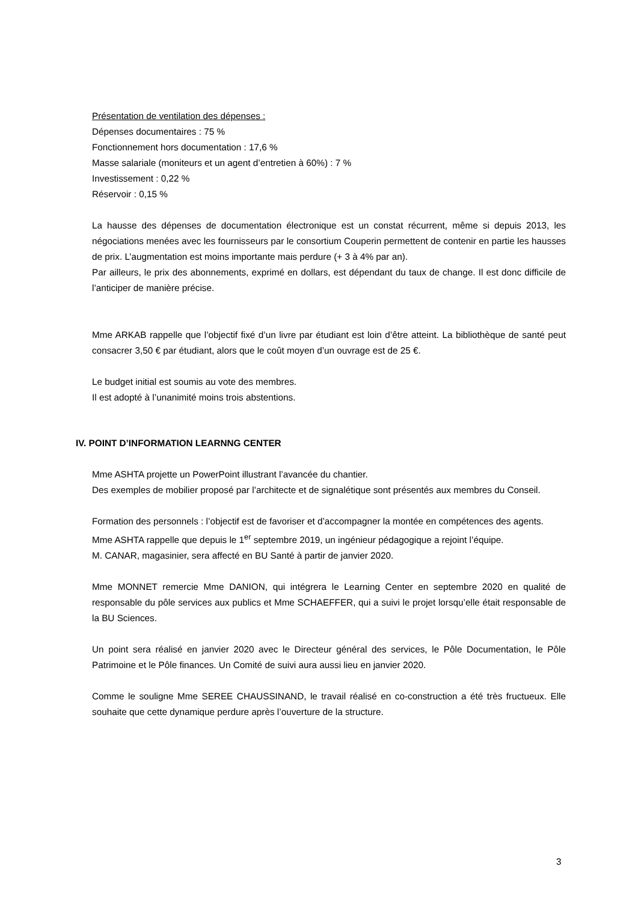Présentation de ventilation des dépenses :
Dépenses documentaires : 75 %
Fonctionnement hors documentation : 17,6 %
Masse salariale (moniteurs et un agent d’entretien à 60%) : 7 %
Investissement : 0,22 %
Réservoir : 0,15 %
La hausse des dépenses de documentation électronique est un constat récurrent, même si depuis 2013, les négociations menées avec les fournisseurs par le consortium Couperin permettent de contenir en partie les hausses de prix. L’augmentation est moins importante mais perdure (+ 3 à 4% par an).
Par ailleurs, le prix des abonnements, exprimé en dollars, est dépendant du taux de change. Il est donc difficile de l’anticiper de manière précise.
Mme ARKAB rappelle que l’objectif fixé d’un livre par étudiant est loin d’être atteint. La bibliothèque de santé peut consacrer 3,50 € par étudiant, alors que le coût moyen d’un ouvrage est de 25 €.
Le budget initial est soumis au vote des membres.
Il est adopté à l’unanimité moins trois abstentions.
IV. POINT D’INFORMATION LEARNNG CENTER
Mme ASHTA projette un PowerPoint illustrant l’avancée du chantier.
Des exemples de mobilier proposé par l’architecte et de signalétique sont présentés aux membres du Conseil.
Formation des personnels : l’objectif est de favoriser et d’accompagner la montée en compétences des agents.
Mme ASHTA rappelle que depuis le 1<sup>er</sup> septembre 2019, un ingénieur pédagogique a rejoint l’équipe.
M. CANAR, magasinier, sera affecté en BU Santé à partir de janvier 2020.
Mme MONNET remercie Mme DANION, qui intégrera le Learning Center en septembre 2020 en qualité de responsable du pôle services aux publics et Mme SCHAEFFER, qui a suivi le projet lorsqu’elle était responsable de la BU Sciences.
Un point sera réalisé en janvier 2020 avec le Directeur général des services, le Pôle Documentation, le Pôle Patrimoine et le Pôle finances. Un Comité de suivi aura aussi lieu en janvier 2020.
Comme le souligne Mme SEREE CHAUSSINAND, le travail réalisé en co-construction a été très fructueux. Elle souhaite que cette dynamique perdure après l’ouverture de la structure.
3